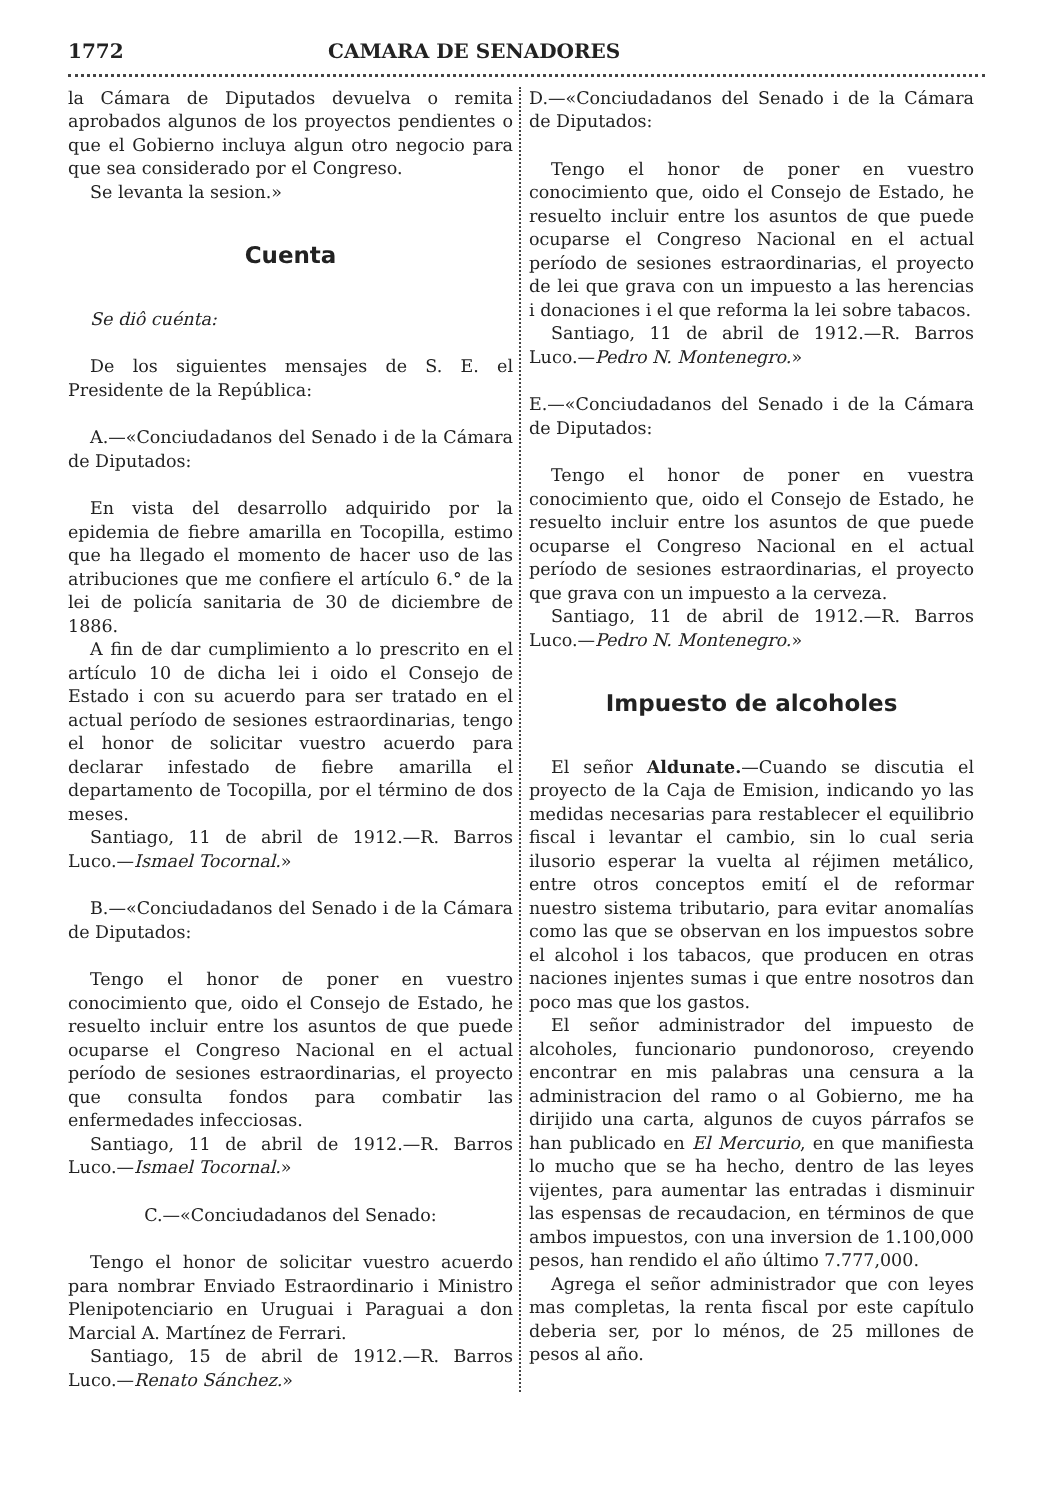1772 CAMARA DE SENADORES
la Cámara de Diputados devuelva o remita aprobados algunos de los proyectos pendientes o que el Gobierno incluya algun otro negocio para que sea considerado por el Congreso.
Se levanta la sesion.»
Cuenta
Se diô cuénta:
De los siguientes mensajes de S. E. el Presidente de la República:
A.—«Conciudadanos del Senado i de la Cámara de Diputados:
En vista del desarrollo adquirido por la epidemia de fiebre amarilla en Tocopilla, estimo que ha llegado el momento de hacer uso de las atribuciones que me confiere el artículo 6.° de la lei de policía sanitaria de 30 de diciembre de 1886.
A fin de dar cumplimiento a lo prescrito en el artículo 10 de dicha lei i oido el Consejo de Estado i con su acuerdo para ser tratado en el actual período de sesiones estraordinarias, tengo el honor de solicitar vuestro acuerdo para declarar infestado de fiebre amarilla el departamento de Tocopilla, por el término de dos meses.
Santiago, 11 de abril de 1912.—R. Barros Luco.—Ismael Tocornal.»
B.—«Conciudadanos del Senado i de la Cámara de Diputados:
Tengo el honor de poner en vuestro conocimiento que, oido el Consejo de Estado, he resuelto incluir entre los asuntos de que puede ocuparse el Congreso Nacional en el actual período de sesiones estraordinarias, el proyecto que consulta fondos para combatir las enfermedades infecciosas.
Santiago, 11 de abril de 1912.—R. Barros Luco.—Ismael Tocornal.»
C.—«Conciudadanos del Senado:
Tengo el honor de solicitar vuestro acuerdo para nombrar Enviado Estraordinario i Ministro Plenipotenciario en Uruguai i Paraguai a don Marcial A. Martínez de Ferrari.
Santiago, 15 de abril de 1912.—R. Barros Luco.—Renato Sánchez.»
D.—«Conciudadanos del Senado i de la Cámara de Diputados:
Tengo el honor de poner en vuestro conocimiento que, oido el Consejo de Estado, he resuelto incluir entre los asuntos de que puede ocuparse el Congreso Nacional en el actual período de sesiones estraordinarias, el proyecto de lei que grava con un impuesto a las herencias i donaciones i el que reforma la lei sobre tabacos.
Santiago, 11 de abril de 1912.—R. Barros Luco.—Pedro N. Montenegro.»
E.—«Conciudadanos del Senado i de la Cámara de Diputados:
Tengo el honor de poner en vuestra conocimiento que, oido el Consejo de Estado, he resuelto incluir entre los asuntos de que puede ocuparse el Congreso Nacional en el actual período de sesiones estraordinarias, el proyecto que grava con un impuesto a la cerveza.
Santiago, 11 de abril de 1912.—R. Barros Luco.—Pedro N. Montenegro.»
Impuesto de alcoholes
El señor Aldunate.—Cuando se discutia el proyecto de la Caja de Emision, indicando yo las medidas necesarias para restablecer el equilibrio fiscal i levantar el cambio, sin lo cual seria ilusorio esperar la vuelta al réjimen metálico, entre otros conceptos emití el de reformar nuestro sistema tributario, para evitar anomalías como las que se observan en los impuestos sobre el alcohol i los tabacos, que producen en otras naciones injentes sumas i que entre nosotros dan poco mas que los gastos.
El señor administrador del impuesto de alcoholes, funcionario pundonoroso, creyendo encontrar en mis palabras una censura a la administracion del ramo o al Gobierno, me ha dirijido una carta, algunos de cuyos párrafos se han publicado en El Mercurio, en que manifiesta lo mucho que se ha hecho, dentro de las leyes vijentes, para aumentar las entradas i disminuir las espensas de recaudacion, en términos de que ambos impuestos, con una inversion de 1.100,000 pesos, han rendido el año último 7.777,000.
Agrega el señor administrador que con leyes mas completas, la renta fiscal por este capítulo deberia ser, por lo ménos, de 25 millones de pesos al año.